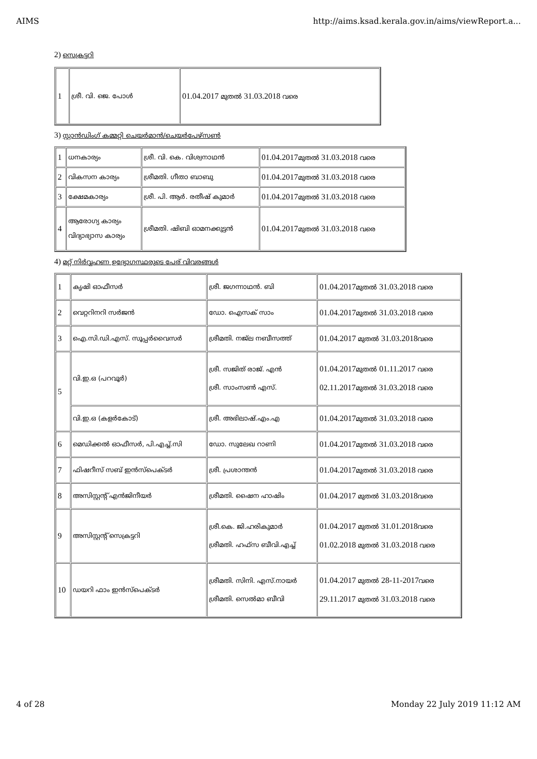AIMS http://aims.ksad.kerala.gov.in/aims/viewReport.a...
2) സെക്രട്ടറി
| 1 | ശ്രീ. വി. ജെ. പോൾ | 01.04.2017 മുതൽ 31.03.2018 വരെ |
3) സ്റ്റാൻഡിംഗ് കമ്മറ്റി ചെയർമാൻ/ചെയർപേഴ്സൺ
| 1 | ധനകാര്യം | ശ്രീ. വി. കെ. വിശ്വനാഥൻ | 01.04.2017 മുതൽ 31.03.2018 വരെ |
| 2 | വികസന കാര്യം | ശ്രീമതി. ഗീതാ ബാബു | 01.04.2017 മുതൽ 31.03.2018 വരെ |
| 3 | ക്ഷേമകാര്യം | ശ്രീ. പി. ആർ. രതീഷ് കുമാർ | 01.04.2017 മുതൽ 31.03.2018 വരെ |
| 4 | ആരോഗ്യ കാര്യം വിദ്യാഭ്യാസ കാര്യം | ശ്രീമതി. ഷിബി ഓമനക്കുട്ടൻ | 01.04.2017 മുതൽ 31.03.2018 വരെ |
4) മറ്റ് നിർവ്വഹണ ഉദ്യോഗസ്ഥരുടെ പേര് വിവരങ്ങൾ
| 1 | കൃഷി ഓഫീസർ | ശ്രീ. ജഗന്നാഥൻ. ബി | 01.04.2017 മുതൽ 31.03.2018 വരെ |
| 2 | വെറ്ററിനറി സർജൻ | ഡോ. ഐസക് സാം | 01.04.2017 മുതൽ 31.03.2018 വരെ |
| 3 | ഐ.സി.ഡി.എസ്. സൂപ്പർവൈസർ | ശ്രീമതി. നജ്ല നബീസത്ത് | 01.04.2017 മുതൽ 31.03.2018 വരെ |
| 5 | വി.ഇ.ഒ (പറവൂർ) | ശ്രീ. സജിത് രാജ്. എൻ ശ്രീ. സാംസൺ എസ്. | 01.04.2017 മുതൽ 01.11.2017 വരെ 02.11.2017 മുതൽ 31.03.2018 വരെ |
| | വി.ഇ.ഒ (കളർകോട്) | ശ്രീ. അഭിലാഷ്.എം.എ | 01.04.2017 മുതൽ 31.03.2018 വരെ |
| 6 | മെഡിക്കൽ ഓഫീസർ, പി.എച്ച്.സി | ഡോ. സുലേഖ റാണി | 01.04.2017 മുതൽ 31.03.2018 വരെ |
| 7 | ഫിഷറീസ് സബ് ഇൻസ്പെക്ടർ | ശ്രീ. പ്രശാന്തൻ | 01.04.2017 മുതൽ 31.03.2018 വരെ |
| 8 | അസിസ്റ്റന്റ് എൻജിനീയർ | ശ്രീമതി. ഷൈന ഹാഷിം | 01.04.2017 മുതൽ 31.03.2018 വരെ |
| 9 | അസിസ്റ്റന്റ് സെക്രട്ടറി | ശ്രീ.കെ. ജി.ഹരികുമാർ ശ്രീമതി. ഹഫ്സ ബീവി.എച്ച് | 01.04.2017 മുതൽ 31.01.2018 വരെ 01.02.2018 മുതൽ 31.03.2018 വരെ |
| 10 | ഡയറി ഫാം ഇൻസ്പെക്ടർ | ശ്രീമതി. സിനി. എസ്.നായർ ശ്രീമതി. സെൽമാ ബീവി | 01.04.2017 മുതൽ 28-11-2017 വരെ 29.11.2017 മുതൽ 31.03.2018 വരെ |
4 of 28 Monday 22 July 2019 11:12 AM